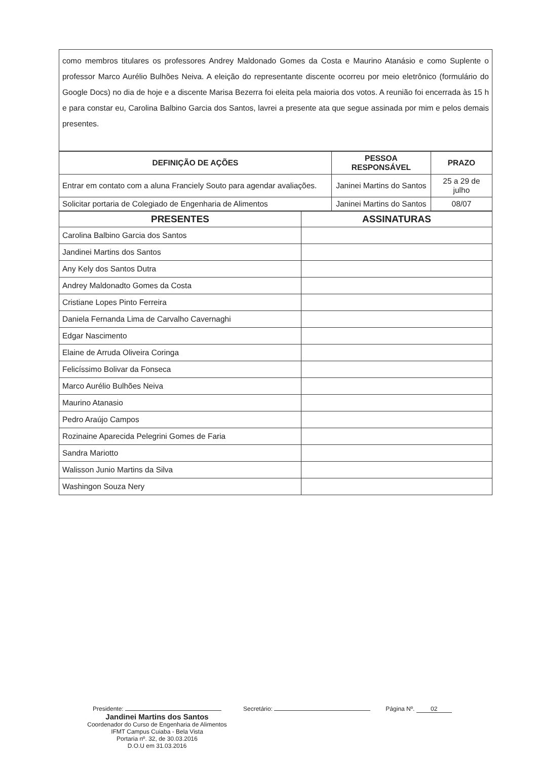como membros titulares os professores Andrey Maldonado Gomes da Costa e Maurino Atanásio e como Suplente o professor Marco Aurélio Bulhões Neiva. A eleição do representante discente ocorreu por meio eletrônico (formulário do Google Docs) no dia de hoje e a discente Marisa Bezerra foi eleita pela maioria dos votos. A reunião foi encerrada às 15 h e para constar eu, Carolina Balbino Garcia dos Santos, lavrei a presente ata que segue assinada por mim e pelos demais presentes.
| DEFINIÇÃO DE AÇÕES | PESSOA RESPONSÁVEL | PRAZO |
| --- | --- | --- |
| Entrar em contato com a aluna Franciely Souto para agendar avaliações. | Janinei Martins do Santos | 25 a 29 de julho |
| Solicitar portaria de Colegiado de Engenharia de Alimentos | Janinei Martins do Santos | 08/07 |
| PRESENTES | ASSINATURAS |
| --- | --- |
| Carolina Balbino Garcia dos Santos | |
| Jandinei Martins dos Santos | |
| Any Kely dos Santos Dutra | |
| Andrey Maldonadto Gomes da Costa | |
| Cristiane Lopes Pinto Ferreira | |
| Daniela Fernanda Lima de Carvalho Cavernaghi | |
| Edgar Nascimento | |
| Elaine de Arruda Oliveira Coringa | |
| Felicíssimo Bolivar da Fonseca | |
| Marco Aurélio Bulhões Neiva | |
| Maurino Atanasio | |
| Pedro Araújo Campos | |
| Rozinaine Aparecida Pelegrini Gomes de Faria | |
| Sandra Mariotto | |
| Walisson Junio Martins da Silva | |
| Washingon Souza Nery | |
Presidente:
Jandinei Martins dos Santos
Coordenador do Curso de Engenharia de Alimentos
IFMT Campus Cuiaba - Bela Vista
Portaria nº. 32, de 30.03.2016
D.O.U em 31.03.2016
Secretário: Página Nº. 02